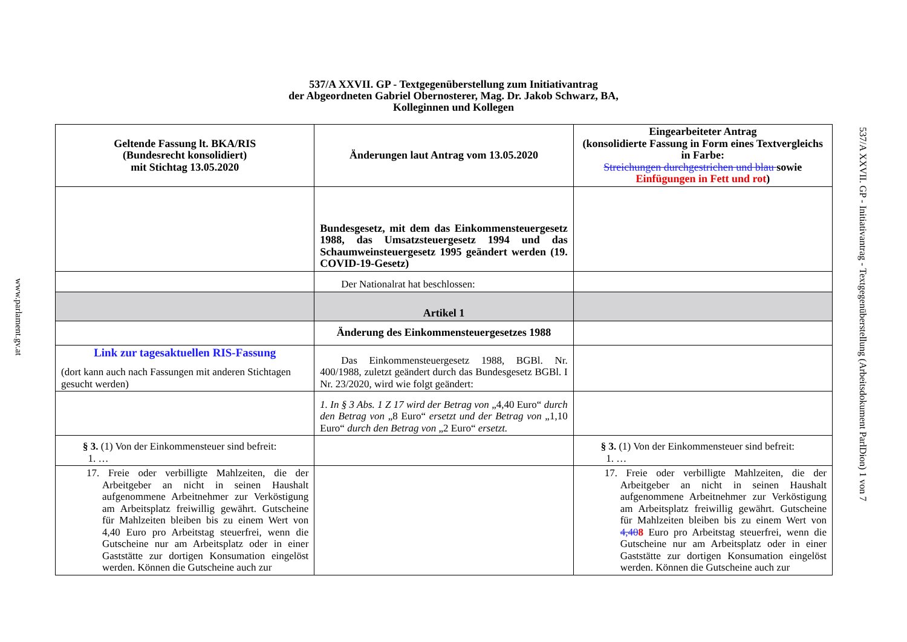537/A XXVII. GP - Textgegenüberstellung zum Initiativantrag
der Abgeordneten Gabriel Obernosterer, Mag. Dr. Jakob Schwarz, BA,
Kolleginnen und Kollegen
| Geltende Fassung lt. BKA/RIS (Bundesrecht konsolidiert) mit Stichtag 13.05.2020 | Änderungen laut Antrag vom 13.05.2020 | Eingearbeiteter Antrag (konsolidierte Fassung in Form eines Textvergleichs in Farbe: Streichungen durchgestrichen und blau sowie Einfügungen in Fett und rot ) |
| | Bundesgesetz, mit dem das Einkommensteuergesetz 1988, das Umsatzsteuergesetz 1994 und das Schaumweinsteuergesetz 1995 geändert werden (19. COVID-19-Gesetz) | |
| | Der Nationalrat hat beschlossen: | |
| | Artikel 1 | |
| | Änderung des Einkommensteuergesetzes 1988 | |
| Link zur tagesaktuellen RIS-Fassung (dort kann auch nach Fassungen mit anderen Stichtagen gesucht werden) | Das Einkommensteuergesetz 1988, BGBl. Nr. 400/1988, zuletzt geändert durch das Bundesgesetz BGBl. I Nr. 23/2020, wird wie folgt geändert: | |
| | 1. In § 3 Abs. 1 Z 17 wird der Betrag von „4,40 Euro“ durch den Betrag von „8 Euro“ ersetzt und der Betrag von „1,10 Euro“ durch den Betrag von „2 Euro“ ersetzt. | |
| § 3. (1) Von der Einkommensteuer sind befreit: 1. … | | § 3. (1) Von der Einkommensteuer sind befreit: 1. … |
| 17. Freie oder verbilligte Mahlzeiten, die der Arbeitgeber an nicht in seinen Haushalt aufgenommene Arbeitnehmer zur Verköstigung am Arbeitsplatz freiwillig gewährt. Gutscheine für Mahlzeiten bleiben bis zu einem Wert von 4,40 Euro pro Arbeitstag steuerfrei, wenn die Gutscheine nur am Arbeitsplatz oder in einer Gaststätte zur dortigen Konsumation eingelöst werden. Können die Gutscheine auch zur | | 17. Freie oder verbilligte Mahlzeiten, die der Arbeitgeber an nicht in seinen Haushalt aufgenommene Arbeitnehmer zur Verköstigung am Arbeitsplatz freiwillig gewährt. Gutscheine für Mahlzeiten bleiben bis zu einem Wert von 4,40 8 Euro pro Arbeitstag steuerfrei, wenn die Gutscheine nur am Arbeitsplatz oder in einer Gaststätte zur dortigen Konsumation eingelöst werden. Können die Gutscheine auch zur |
www.parlament.gv.at
537/A XXVII. GP - Initiativantrag - Textgegenüberstellung (Arbeitsdokument ParlDion) 1 von 7